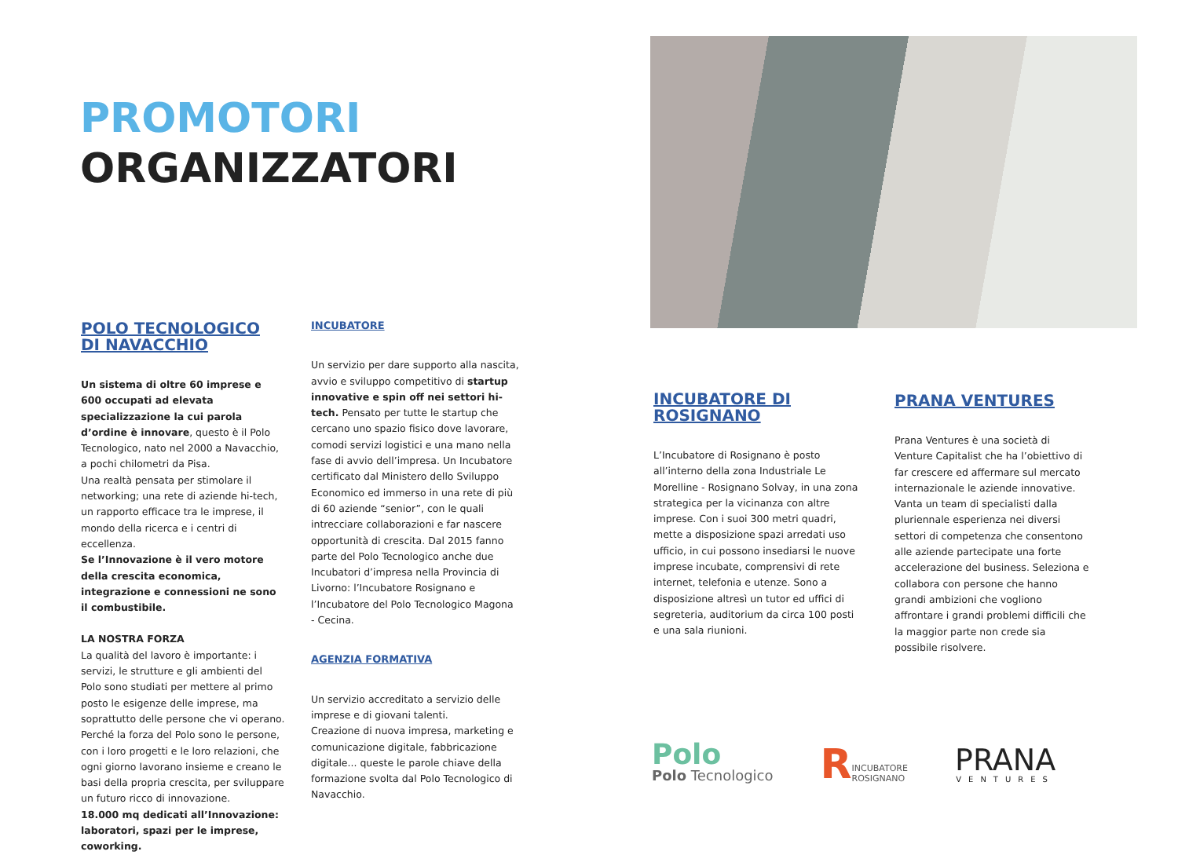PROMOTORI
ORGANIZZATORI
POLO TECNOLOGICO
DI NAVACCHIO
Un sistema di oltre 60 imprese e 600 occupati ad elevata specializzazione la cui parola d’ordine è innovare, questo è il Polo Tecnologico, nato nel 2000 a Navacchio, a pochi chilometri da Pisa.
Una realtà pensata per stimolare il networking; una rete di aziende hi-tech, un rapporto efficace tra le imprese, il mondo della ricerca e i centri di eccellenza.
Se l’Innovazione è il vero motore della crescita economica, integrazione e connessioni ne sono il combustibile.
LA NOSTRA FORZA
La qualità del lavoro è importante: i servizi, le strutture e gli ambienti del Polo sono studiati per mettere al primo posto le esigenze delle imprese, ma soprattutto delle persone che vi operano.
Perché la forza del Polo sono le persone, con i loro progetti e le loro relazioni, che ogni giorno lavorano insieme e creano le basi della propria crescita, per sviluppare un futuro ricco di innovazione.
18.000 mq dedicati all’Innovazione: laboratori, spazi per le imprese, coworking.
INCUBATORE
Un servizio per dare supporto alla nascita, avvio e sviluppo competitivo di startup innovative e spin off nei settori hi-tech. Pensato per tutte le startup che cercano uno spazio fisico dove lavorare, comodi servizi logistici e una mano nella fase di avvio dell’impresa. Un Incubatore certificato dal Ministero dello Sviluppo Economico ed immerso in una rete di più di 60 aziende “senior”, con le quali intrecciare collaborazioni e far nascere opportunità di crescita. Dal 2015 fanno parte del Polo Tecnologico anche due Incubatori d’impresa nella Provincia di Livorno: l’Incubatore Rosignano e l’Incubatore del Polo Tecnologico Magona - Cecina.
AGENZIA FORMATIVA
Un servizio accreditato a servizio delle imprese e di giovani talenti.
Creazione di nuova impresa, marketing e comunicazione digitale, fabbricazione digitale... queste le parole chiave della formazione svolta dal Polo Tecnologico di Navacchio.
INCUBATORE DI
ROSIGNANO
L’Incubatore di Rosignano è posto all’interno della zona Industriale Le Morelline - Rosignano Solvay, in una zona strategica per la vicinanza con altre imprese. Con i suoi 300 metri quadri, mette a disposizione spazi arredati uso ufficio, in cui possono insediarsi le nuove imprese incubate, comprensivi di rete internet, telefonia e utenze. Sono a disposizione altresì un tutor ed uffici di segreteria, auditorium da circa 100 posti e una sala riunioni.
PRANA VENTURES
Prana Ventures è una società di Venture Capitalist che ha l’obiettivo di far crescere ed affermare sul mercato internazionale le aziende innovative. Vanta un team di specialisti dalla pluriennale esperienza nei diversi settori di competenza che consentono alle aziende partecipate una forte accelerazione del business. Seleziona e collabora con persone che hanno grandi ambizioni che vogliono affrontare i grandi problemi difficili che la maggior parte non crede sia possibile risolvere.
Polo
Polo Tecnologico
R INCUBATORE
ROSIGNANO
PRANA
VENTURES